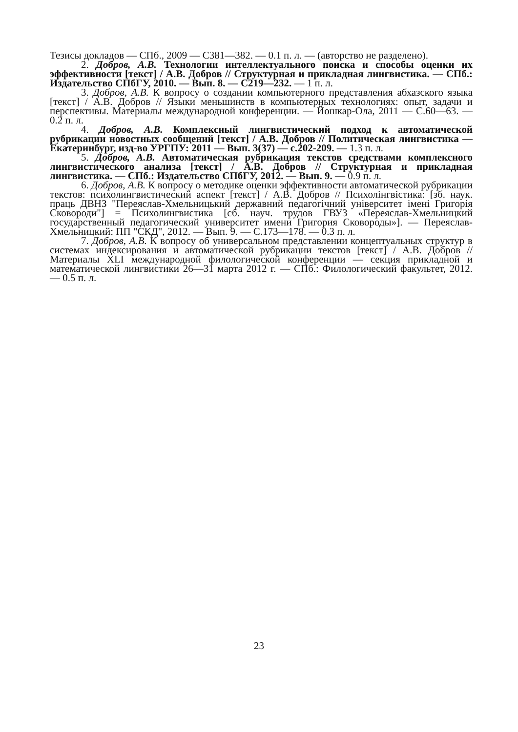Тезисы докладов — СПб., 2009 — С381—382. — 0.1 п. л. — (авторство не разделено).
2. Добров, А.В. Технологии интеллектуального поиска и способы оценки их эффективности [текст] / А.В. Добров // Структурная и прикладная лингвистика. — СПб.: Издательство СПбГУ, 2010. — Вып. 8. — С219—232. — 1 п. л.
3. Добров, А.В. К вопросу о создании компьютерного представления абхазского языка [текст] / А.В. Добров // Языки меньшинств в компьютерных технологиях: опыт, задачи и перспективы. Материалы международной конференции. — Йошкар-Ола, 2011 — С.60—63. — 0.2 п. л.
4. Добров, А.В. Комплексный лингвистический подход к автоматической рубрикации новостных сообщений [текст] / А.В. Добров // Политическая лингвистика — Екатеринбург, изд-во УРГПУ: 2011 — Вып. 3(37) — с.202-209. — 1.3 п. л.
5. Добров, А.В. Автоматическая рубрикация текстов средствами комплексного лингвистического анализа [текст] / А.В. Добров // Структурная и прикладная лингвистика. — СПб.: Издательство СПбГУ, 2012. — Вып. 9. — 0.9 п. л.
6. Добров, А.В. К вопросу о методике оценки эффективности автоматической рубрикации текстов: психолингвистический аспект [текст] / А.В. Добров // Психолінгвістика: [зб. наук. праць ДВНЗ "Переяслав-Хмельницький державний педагогічний університет імені Григорія Сковороди"] = Психолингвистика [сб. науч. трудов ГВУЗ «Переяслав-Хмельницкий государственный педагогический университет имени Григория Сковороды»]. — Переяслав-Хмельницкий: ПП "СКД", 2012. — Вып. 9. — С.173—178. — 0.3 п. л.
7. Добров, А.В. К вопросу об универсальном представлении концептуальных структур в системах индексирования и автоматической рубрикации текстов [текст] / А.В. Добров // Материалы XLI международной филологической конференции — секция прикладной и математической лингвистики 26—31 марта 2012 г. — СПб.: Филологический факультет, 2012. — 0.5 п. л.
23